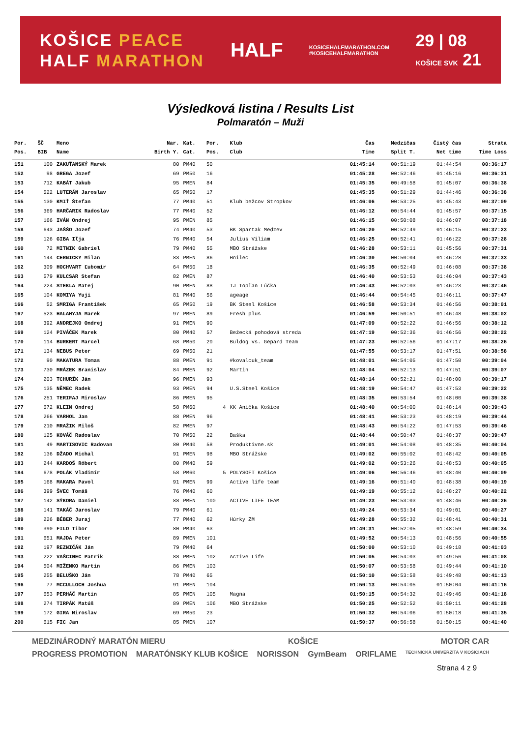KOŠICE PEACE
HALF MARATHON
HALF
KOSICEHALFMARATHON.COM
#KOSICEHALFMARATHON
29 | 08
KOŠICE SVK 21
Výsledková listina / Results List
Polmaratón – Muži
| Por. | ŠČ | Meno | Nar. | Kat. | Por. | Klub | Čas | Medzičas | Čistý čas | Strata |
| --- | --- | --- | --- | --- | --- | --- | --- | --- | --- | --- |
| Pos. | BIB | Name | Birth Y. | Cat. | Pos. | Club | Time | Split T. | Net time | Time Loss |
| 151 | 100 | ZAKUŤANSKÝ Marek | 80 | PM40 | 50 | | 01:45:14 | 00:51:19 | 01:44:54 | 00:36:17 |
| 152 | 98 | GREGA Jozef | 69 | PM50 | 16 | | 01:45:28 | 00:52:46 | 01:45:16 | 00:36:31 |
| 153 | 712 | KABÁT Jakub | 95 | PMEN | 84 | | 01:45:35 | 00:49:58 | 01:45:07 | 00:36:38 |
| 154 | 522 | LUTERÁN Jaroslav | 65 | PM50 | 17 | | 01:45:35 | 00:51:29 | 01:44:46 | 00:36:38 |
| 155 | 130 | KMIŤ Štefan | 77 | PM40 | 51 | Klub bežcov Stropkov | 01:46:06 | 00:53:25 | 01:45:43 | 00:37:09 |
| 156 | 369 | HARČARIK Radoslav | 77 | PM40 | 52 | | 01:46:12 | 00:54:44 | 01:45:57 | 00:37:15 |
| 157 | 166 | IVÁN Ondrej | 95 | PMEN | 85 | | 01:46:15 | 00:50:08 | 01:46:07 | 00:37:18 |
| 158 | 643 | JAŠŠO Jozef | 74 | PM40 | 53 | BK Spartak Medzev | 01:46:20 | 00:52:49 | 01:46:15 | 00:37:23 |
| 159 | 126 | GIBA Iľja | 76 | PM40 | 54 | Julius Viliam | 01:46:25 | 00:52:41 | 01:46:22 | 00:37:28 |
| 160 | 72 | MITNIK Gabriel | 79 | PM40 | 55 | MBO Strážske | 01:46:28 | 00:53:11 | 01:45:56 | 00:37:31 |
| 161 | 144 | CERNICKY Milan | 83 | PMEN | 86 | Hnilec | 01:46:30 | 00:50:04 | 01:46:28 | 00:37:33 |
| 162 | 309 | HOCHVART Ľubomír | 64 | PM50 | 18 | | 01:46:35 | 00:52:49 | 01:46:08 | 00:37:38 |
| 163 | 579 | KULCSAR Stefan | 82 | PMEN | 87 | | 01:46:40 | 00:53:53 | 01:46:04 | 00:37:43 |
| 164 | 224 | STEKLA Matej | 90 | PMEN | 88 | TJ Topľan Lúčka | 01:46:43 | 00:52:03 | 01:46:23 | 00:37:46 |
| 165 | 104 | KOMIYA Yuji | 81 | PM40 | 56 | ageage | 01:46:44 | 00:54:45 | 01:46:11 | 00:37:47 |
| 166 | 52 | SMRIGA František | 65 | PM50 | 19 | BK Steel Košice | 01:46:58 | 00:53:34 | 01:46:56 | 00:38:01 |
| 167 | 523 | HALAHYJA Marek | 97 | PMEN | 89 | Fresh plus | 01:46:59 | 00:50:51 | 01:46:48 | 00:38:02 |
| 168 | 392 | ANDREJKO Ondrej | 91 | PMEN | 90 | | 01:47:09 | 00:52:22 | 01:46:56 | 00:38:12 |
| 169 | 124 | PIVÁČEK Marek | 80 | PM40 | 57 | Bežecká pohodová streda | 01:47:19 | 00:52:36 | 01:46:56 | 00:38:22 |
| 170 | 114 | BURKERT Marcel | 68 | PM50 | 20 | Buldog vs. Gepard Team | 01:47:23 | 00:52:56 | 01:47:17 | 00:38:26 |
| 171 | 134 | NEBUS Peter | 69 | PM50 | 21 | | 01:47:55 | 00:53:17 | 01:47:51 | 00:38:58 |
| 172 | 90 | MAKATURA Tomas | 88 | PMEN | 91 | #kovalcuk_team | 01:48:01 | 00:54:05 | 01:47:50 | 00:39:04 |
| 173 | 730 | MRÁZEK Branislav | 84 | PMEN | 92 | Martin | 01:48:04 | 00:52:13 | 01:47:51 | 00:39:07 |
| 174 | 203 | TCHURÍK Ján | 96 | PMEN | 93 | | 01:48:14 | 00:52:21 | 01:48:00 | 00:39:17 |
| 175 | 135 | NĚMEC Radek | 93 | PMEN | 94 | U.S.Steel Košice | 01:48:19 | 00:54:47 | 01:47:53 | 00:39:22 |
| 176 | 251 | TERIFAJ Miroslav | 86 | PMEN | 95 | | 01:48:35 | 00:53:54 | 01:48:00 | 00:39:38 |
| 177 | 672 | KLEIN Ondrej | 58 | PM60 | 4 | KK Anička Košice | 01:48:40 | 00:54:00 | 01:48:14 | 00:39:43 |
| 178 | 266 | VARHOL Jan | 88 | PMEN | 96 | | 01:48:41 | 00:53:23 | 01:48:19 | 00:39:44 |
| 179 | 210 | MRAŽIK Miloš | 82 | PMEN | 97 | | 01:48:43 | 00:54:22 | 01:47:53 | 00:39:46 |
| 180 | 125 | KOVÁČ Radoslav | 70 | PM50 | 22 | Baška | 01:48:44 | 00:50:47 | 01:48:37 | 00:39:47 |
| 181 | 49 | MARTISOVIC Radovan | 80 | PM40 | 58 | Produktivne.sk | 01:49:01 | 00:54:08 | 01:48:35 | 00:40:04 |
| 182 | 136 | DŽADO Michal | 91 | PMEN | 98 | MBO Strážske | 01:49:02 | 00:55:02 | 01:48:42 | 00:40:05 |
| 183 | 244 | KARDOŠ Róbert | 80 | PM40 | 59 | | 01:49:02 | 00:53:26 | 01:48:53 | 00:40:05 |
| 184 | 678 | POLÁK Vladimír | 58 | PM60 | 5 | POLYSOFT Košice | 01:49:06 | 00:56:46 | 01:48:40 | 00:40:09 |
| 185 | 168 | MAKARA Pavol | 91 | PMEN | 99 | Active life team | 01:49:16 | 00:51:40 | 01:48:38 | 00:40:19 |
| 186 | 399 | ŠVEC Tomáš | 76 | PM40 | 60 | | 01:49:19 | 00:55:12 | 01:48:27 | 00:40:22 |
| 187 | 142 | SÝKORA Daniel | 88 | PMEN | 100 | ACTIVE LIFE TEAM | 01:49:23 | 00:53:03 | 01:48:46 | 00:40:26 |
| 188 | 141 | TAKÁČ Jaroslav | 79 | PM40 | 61 | | 01:49:24 | 00:53:34 | 01:49:01 | 00:40:27 |
| 189 | 226 | BÉBER Juraj | 77 | PM40 | 62 | Húrky ZM | 01:49:28 | 00:55:32 | 01:48:41 | 00:40:31 |
| 190 | 390 | FILO Tibor | 80 | PM40 | 63 | | 01:49:31 | 00:52:05 | 01:48:59 | 00:40:34 |
| 191 | 651 | MAJDA Peter | 89 | PMEN | 101 | | 01:49:52 | 00:54:13 | 01:48:56 | 00:40:55 |
| 192 | 197 | REZNIČÁK Ján | 79 | PM40 | 64 | | 01:50:00 | 00:53:10 | 01:49:18 | 00:41:03 |
| 193 | 222 | VAŠCINEC Patrik | 88 | PMEN | 102 | Active Life | 01:50:05 | 00:54:03 | 01:49:56 | 00:41:08 |
| 194 | 504 | MIŽENKO Martin | 86 | PMEN | 103 | | 01:50:07 | 00:53:58 | 01:49:44 | 00:41:10 |
| 195 | 255 | BELUŠKO Ján | 78 | PM40 | 65 | | 01:50:10 | 00:53:58 | 01:49:48 | 00:41:13 |
| 196 | 77 | MCCULLOCH Joshua | 91 | PMEN | 104 | | 01:50:13 | 00:54:05 | 01:50:04 | 00:41:16 |
| 197 | 653 | PERHÁČ Martin | 85 | PMEN | 105 | Magna | 01:50:15 | 00:54:32 | 01:49:46 | 00:41:18 |
| 198 | 274 | TIRPÁK Matúš | 89 | PMEN | 106 | MBO Strážske | 01:50:25 | 00:52:52 | 01:50:11 | 00:41:28 |
| 199 | 172 | GIRA Miroslav | 69 | PM50 | 23 | | 01:50:32 | 00:54:06 | 01:50:18 | 00:41:35 |
| 200 | 615 | FIC Jan | 85 | PMEN | 107 | | 01:50:37 | 00:56:58 | 01:50:15 | 00:41:40 |
MEDZINÁRODNÝ MARATÓN MIERU KOŠICE MOTOR CAR PROGRESS PROMOTION MARATÓNSKY KLUB KOŠICE NORISSON GymBeam ORIFLAME TECHNICKÁ UNIVERZITA V KOŠICIACH
Strana 4 z 9